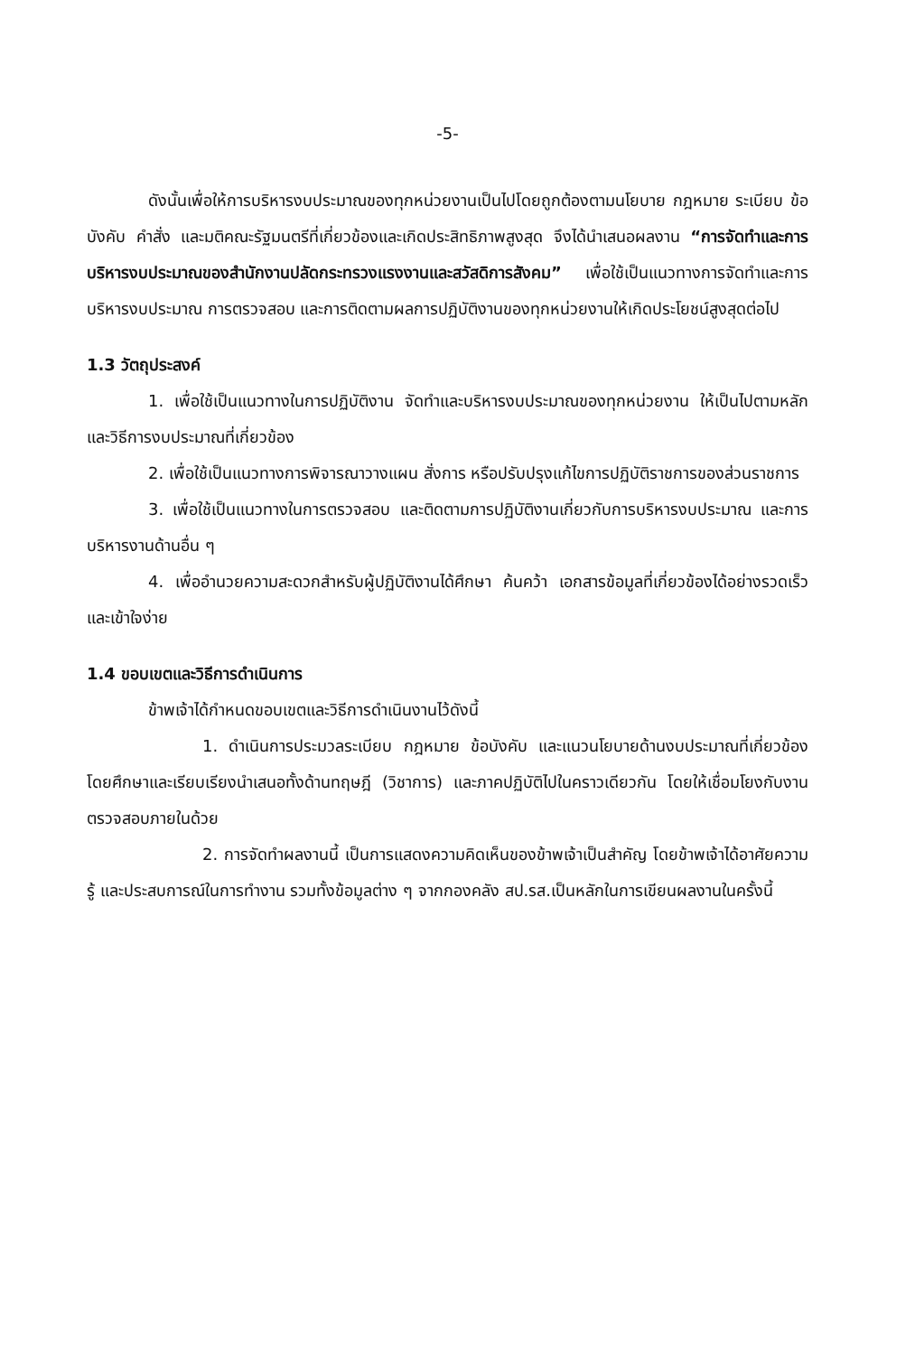-5-
ดังนั้นเพื่อให้การบริหารงบประมาณของทุกหน่วยงานเป็นไปโดยถูกต้องตามนโยบาย กฎหมาย ระเบียบ ข้อบังคับ คำสั่ง และมติคณะรัฐมนตรีที่เกี่ยวข้องและเกิดประสิทธิภาพสูงสุด จึงได้นำเสนอผลงาน “การจัดทำและการบริหารงบประมาณของสำนักงานปลัดกระทรวงแรงงานและสวัสดิการสังคม” เพื่อใช้เป็นแนวทางการจัดทำและการบริหารงบประมาณ การตรวจสอบ และการติดตามผลการปฏิบัติงานของทุกหน่วยงานให้เกิดประโยชน์สูงสุดต่อไป
1.3 วัตถุประสงค์
1. เพื่อใช้เป็นแนวทางในการปฏิบัติงาน จัดทำและบริหารงบประมาณของทุกหน่วยงาน ให้เป็นไปตามหลักและวิธีการงบประมาณที่เกี่ยวข้อง
2. เพื่อใช้เป็นแนวทางการพิจารณาวางแผน สั่งการ หรือปรับปรุงแก้ไขการปฏิบัติราชการของส่วนราชการ
3. เพื่อใช้เป็นแนวทางในการตรวจสอบ และติดตามการปฏิบัติงานเกี่ยวกับการบริหารงบประมาณ และการบริหารงานด้านอื่น ๆ
4. เพื่ออำนวยความสะดวกสำหรับผู้ปฏิบัติงานได้ศึกษา ค้นคว้า เอกสารข้อมูลที่เกี่ยวข้องได้อย่างรวดเร็วและเข้าใจง่าย
1.4 ขอบเขตและวิธีการดำเนินการ
ข้าพเจ้าได้กำหนดขอบเขตและวิธีการดำเนินงานไว้ดังนี้
1. ดำเนินการประมวลระเบียบ กฎหมาย ข้อบังคับ และแนวนโยบายด้านงบประมาณที่เกี่ยวข้อง โดยศึกษาและเรียบเรียงนำเสนอทั้งด้านทฤษฎี (วิชาการ) และภาคปฏิบัติไปในคราวเดียวกัน โดยให้เชื่อมโยงกับงานตรวจสอบภายในด้วย
2. การจัดทำผลงานนี้ เป็นการแสดงความคิดเห็นของข้าพเจ้าเป็นสำคัญ โดยข้าพเจ้าได้อาศัยความรู้ และประสบการณ์ในการทำงาน รวมทั้งข้อมูลต่าง ๆ จากกองคลัง สป.รส.เป็นหลักในการเขียนผลงานในครั้งนี้